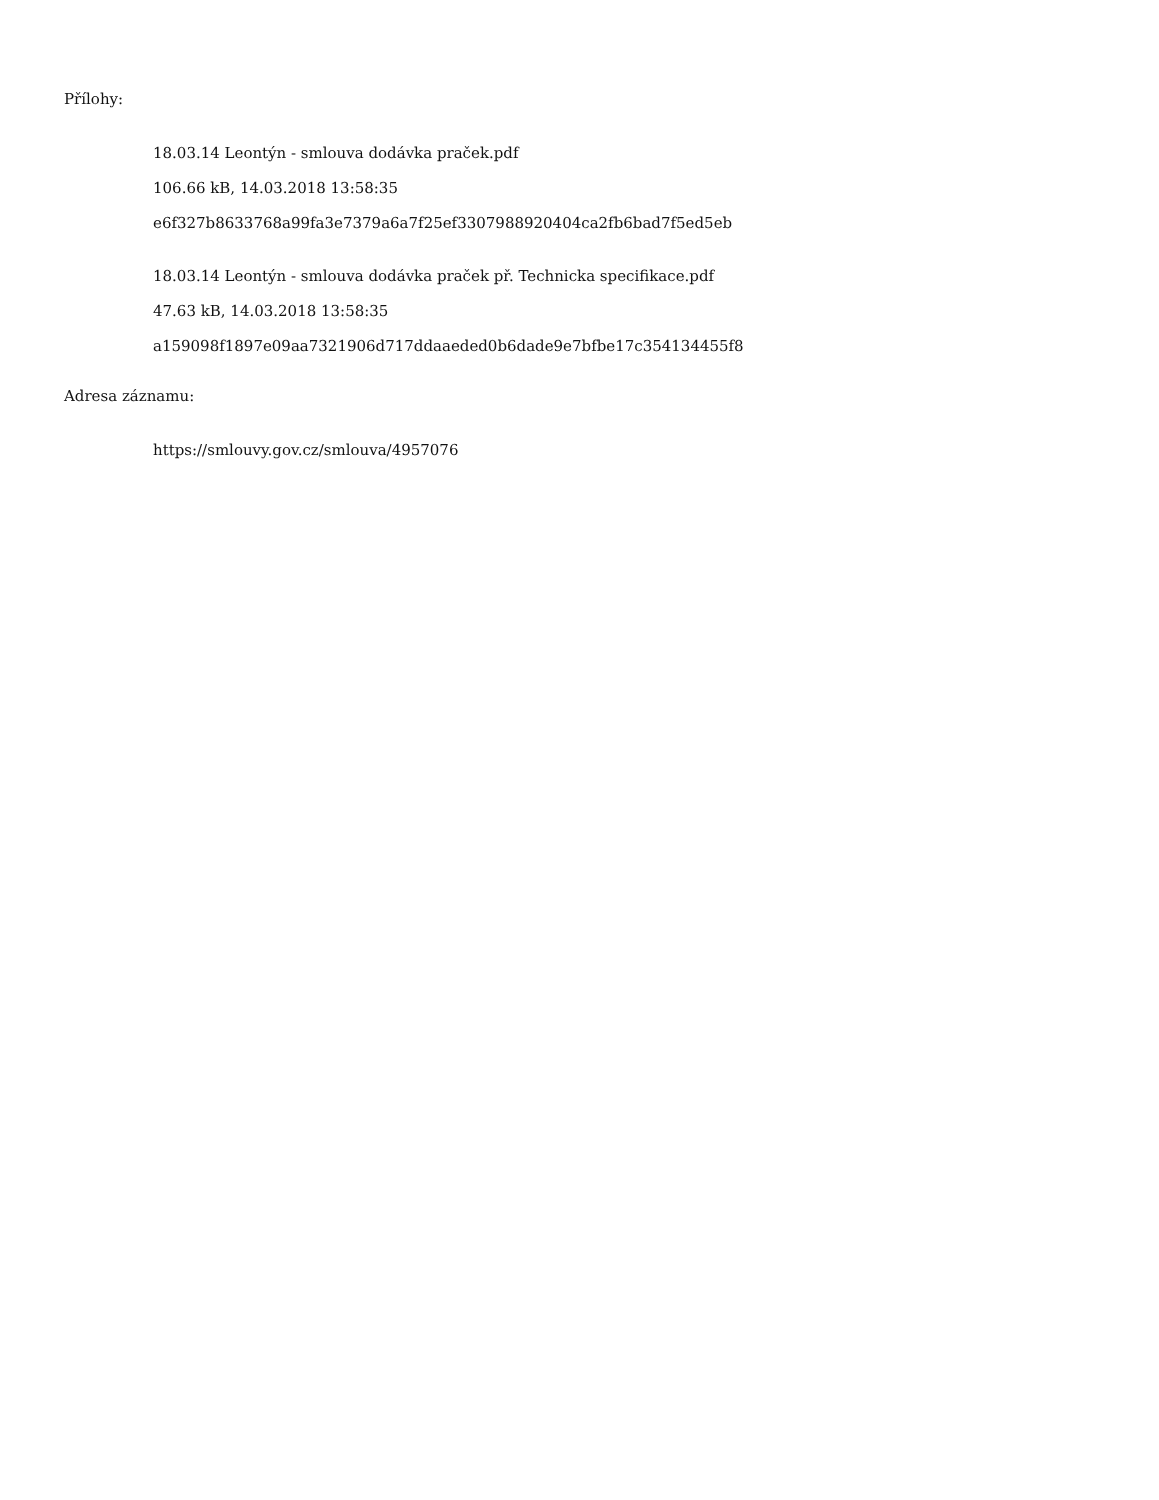Přílohy:
18.03.14 Leontýn - smlouva dodávka praček.pdf
106.66 kB, 14.03.2018 13:58:35
e6f327b8633768a99fa3e7379a6a7f25ef3307988920404ca2fb6bad7f5ed5eb
18.03.14 Leontýn - smlouva dodávka praček př. Technicka specifikace.pdf
47.63 kB, 14.03.2018 13:58:35
a159098f1897e09aa7321906d717ddaaeded0b6dade9e7bfbe17c354134455f8
Adresa záznamu:
https://smlouvy.gov.cz/smlouva/4957076